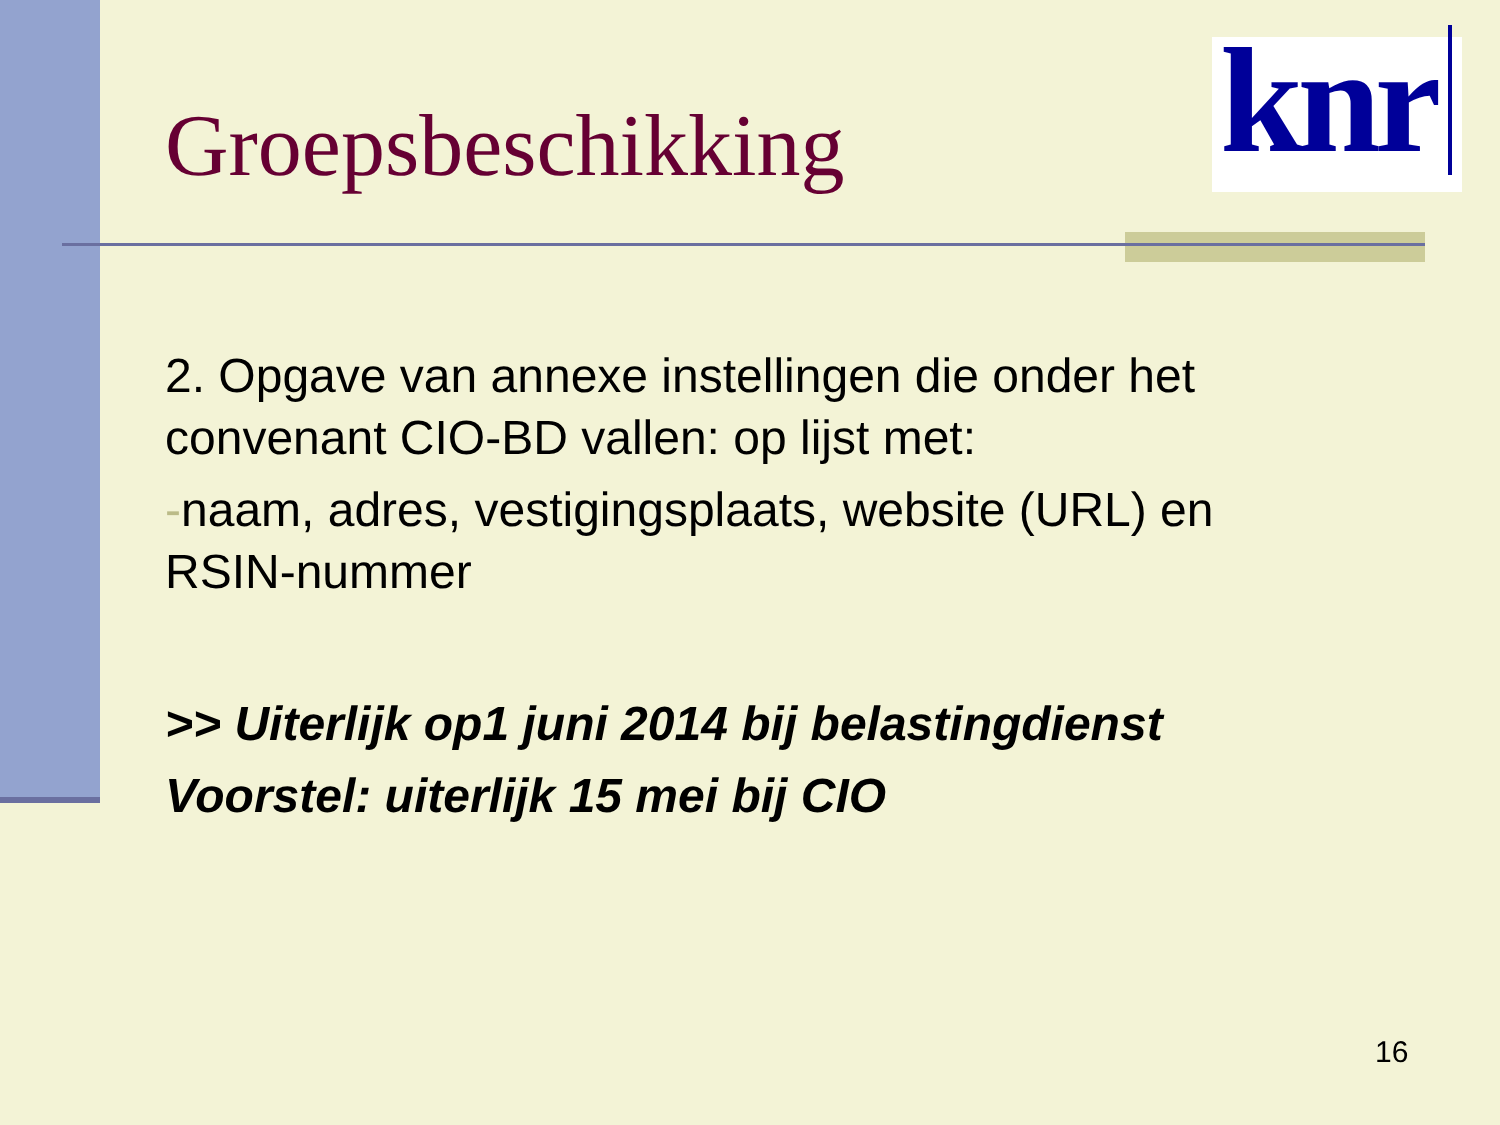Groepsbeschikking
knr
2. Opgave van annexe instellingen die onder het convenant CIO-BD vallen: op lijst met:
-naam, adres, vestigingsplaats, website (URL) en RSIN-nummer
>> Uiterlijk op1 juni 2014 bij belastingdienst
Voorstel: uiterlijk 15 mei bij CIO
16